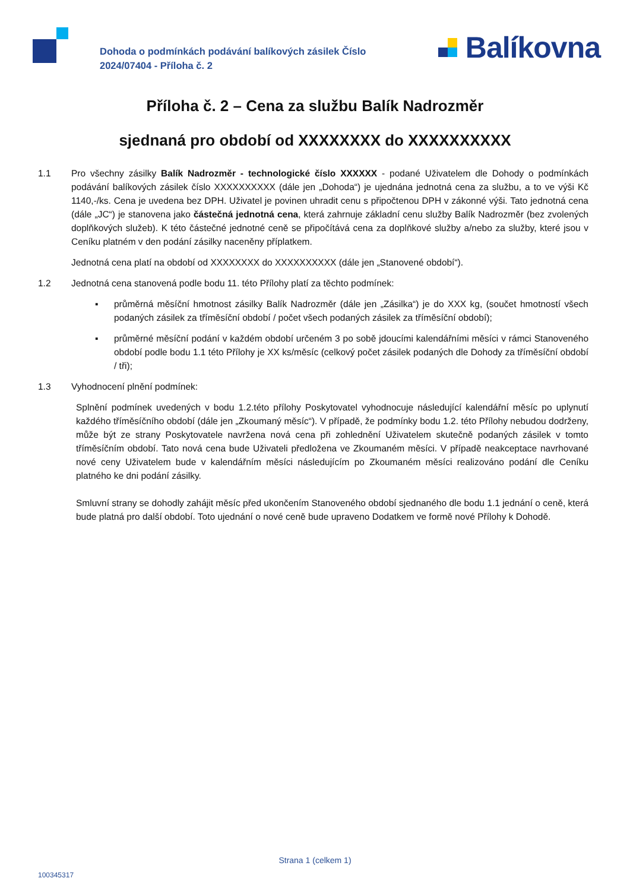Dohoda o podmínkách podávání balíkových zásilek Číslo 2024/07404 - Příloha č. 2
Balíkovna
Příloha č. 2 – Cena za službu Balík Nadrozměr
sjednaná pro období od XXXXXXXX do XXXXXXXXXX
1.1 Pro všechny zásilky Balík Nadrozměr - technologické číslo XXXXXX - podané Uživatelem dle Dohody o podmínkách podávání balíkových zásilek číslo XXXXXXXXXX (dále jen „Dohoda“) je ujednána jednotná cena za službu, a to ve výši Kč 1140,-/ks. Cena je uvedena bez DPH. Uživatel je povinen uhradit cenu s připočtenou DPH v zákonné výši. Tato jednotná cena (dále „JC“) je stanovena jako částečná jednotná cena, která zahrnuje základní cenu služby Balík Nadrozměr (bez zvolených doplňkových služeb). K této částečné jednotné ceně se připočítává cena za doplňkové služby a/nebo za služby, které jsou v Ceníku platném v den podání zásilky naceněny příplatkem.
Jednotná cena platí na období od XXXXXXXX do XXXXXXXXXX (dále jen „Stanovené období“).
1.2 Jednotná cena stanovená podle bodu 11. této Přílohy platí za těchto podmínek:
▪ průměrná měsíční hmotnost zásilky Balík Nadrozměr (dále jen „Zásilka“) je do XXX kg, (součet hmotností všech podaných zásilek za tříměsíční období / počet všech podaných zásilek za tříměsíční období);
▪ průměrné měsíční podání v každém období určeném 3 po sobě jdoucími kalendářními měsíci v rámci Stanoveného období podle bodu 1.1 této Přílohy je XX ks/měsíc (celkový počet zásilek podaných dle Dohody za tříměsíční období / tři);
1.3 Vyhodnocení plnění podmínek:
Splnění podmínek uvedených v bodu 1.2.této přílohy Poskytovatel vyhodnocuje následující kalendářní měsíc po uplynutí každého tříměsíčního období (dále jen „Zkoumaný měsíc“). V případě, že podmínky bodu 1.2. této Přílohy nebudou dodrženy, může být ze strany Poskytovatele navržena nová cena při zohlednění Uživatelem skutečně podaných zásilek v tomto tříměsíčním období. Tato nová cena bude Uživateli předložena ve Zkoumaném měsíci. V případě neakceptace navrhované nové ceny Uživatelem bude v kalendářním měsíci následujícím po Zkoumaném měsíci realizováno podání dle Ceníku platného ke dni podání zásilky.
Smluvní strany se dohodly zahájit měsíc před ukončením Stanoveného období sjednaného dle bodu 1.1 jednání o ceně, která bude platná pro další období. Toto ujednání o nové ceně bude upraveno Dodatkem ve formě nové Přílohy k Dohodě.
Strana 1 (celkem 1)
100345317